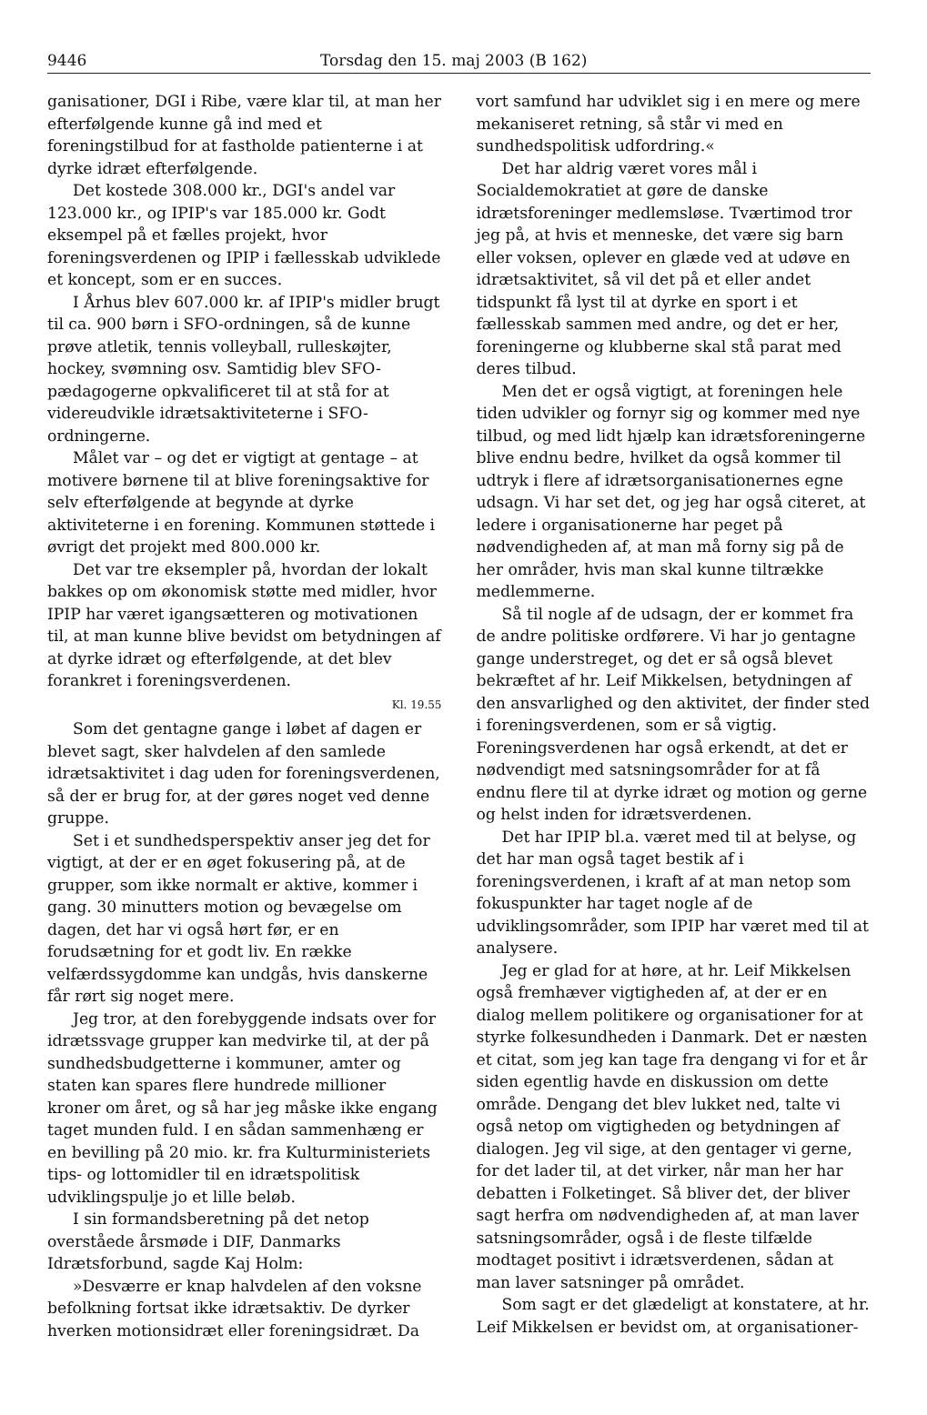9446 Torsdag den 15. maj 2003 (B 162)
ganisationer, DGI i Ribe, være klar til, at man her efterfølgende kunne gå ind med et foreningstilbud for at fastholde patienterne i at dyrke idræt efterfølgende.
Det kostede 308.000 kr., DGI's andel var 123.000 kr., og IPIP's var 185.000 kr. Godt eksempel på et fælles projekt, hvor foreningsverdenen og IPIP i fællesskab udviklede et koncept, som er en succes.
I Århus blev 607.000 kr. af IPIP's midler brugt til ca. 900 børn i SFO-ordningen, så de kunne prøve atletik, tennis volleyball, rulleskøjter, hockey, svømning osv. Samtidig blev SFO-pædagogerne opkvalificeret til at stå for at videreudvikle idrætsaktiviteterne i SFO-ordningerne.
Målet var – og det er vigtigt at gentage – at motivere børnene til at blive foreningsaktive for selv efterfølgende at begynde at dyrke aktiviteterne i en forening. Kommunen støttede i øvrigt det projekt med 800.000 kr.
Det var tre eksempler på, hvordan der lokalt bakkes op om økonomisk støtte med midler, hvor IPIP har været igangsætteren og motivationen til, at man kunne blive bevidst om betydningen af at dyrke idræt og efterfølgende, at det blev forankret i foreningsverdenen.
Kl. 19.55
Som det gentagne gange i løbet af dagen er blevet sagt, sker halvdelen af den samlede idrætsaktivitet i dag uden for foreningsverdenen, så der er brug for, at der gøres noget ved denne gruppe.
Set i et sundhedsperspektiv anser jeg det for vigtigt, at der er en øget fokusering på, at de grupper, som ikke normalt er aktive, kommer i gang. 30 minutters motion og bevægelse om dagen, det har vi også hørt før, er en forudsætning for et godt liv. En række velfærdssygdomme kan undgås, hvis danskerne får rørt sig noget mere.
Jeg tror, at den forebyggende indsats over for idrætssvage grupper kan medvirke til, at der på sundhedsbudgetterne i kommuner, amter og staten kan spares flere hundrede millioner kroner om året, og så har jeg måske ikke engang taget munden fuld. I en sådan sammenhæng er en bevilling på 20 mio. kr. fra Kulturministeriets tips- og lottomidler til en idrætspolitisk udviklingspulje jo et lille beløb.
I sin formandsberetning på det netop overståede årsmøde i DIF, Danmarks Idrætsforbund, sagde Kaj Holm:
»Desværre er knap halvdelen af den voksne befolkning fortsat ikke idrætsaktiv. De dyrker hverken motionsidræt eller foreningsidræt. Da
vort samfund har udviklet sig i en mere og mere mekaniseret retning, så står vi med en sundhedspolitisk udfordring.«
Det har aldrig været vores mål i Socialdemokratiet at gøre de danske idrætsforeninger medlemsløse. Tværtimod tror jeg på, at hvis et menneske, det være sig barn eller voksen, oplever en glæde ved at udøve en idrætsaktivitet, så vil det på et eller andet tidspunkt få lyst til at dyrke en sport i et fællesskab sammen med andre, og det er her, foreningerne og klubberne skal stå parat med deres tilbud.
Men det er også vigtigt, at foreningen hele tiden udvikler og fornyr sig og kommer med nye tilbud, og med lidt hjælp kan idrætsforeningerne blive endnu bedre, hvilket da også kommer til udtryk i flere af idrætsorganisationernes egne udsagn. Vi har set det, og jeg har også citeret, at ledere i organisationerne har peget på nødvendigheden af, at man må forny sig på de her områder, hvis man skal kunne tiltrække medlemmerne.
Så til nogle af de udsagn, der er kommet fra de andre politiske ordførere. Vi har jo gentagne gange understreget, og det er så også blevet bekræftet af hr. Leif Mikkelsen, betydningen af den ansvarlighed og den aktivitet, der finder sted i foreningsverdenen, som er så vigtig. Foreningsverdenen har også erkendt, at det er nødvendigt med satsningsområder for at få endnu flere til at dyrke idræt og motion og gerne og helst inden for idrætsverdenen.
Det har IPIP bl.a. været med til at belyse, og det har man også taget bestik af i foreningsverdenen, i kraft af at man netop som fokuspunkter har taget nogle af de udviklingsområder, som IPIP har været med til at analysere.
Jeg er glad for at høre, at hr. Leif Mikkelsen også fremhæver vigtigheden af, at der er en dialog mellem politikere og organisationer for at styrke folkesundheden i Danmark. Det er næsten et citat, som jeg kan tage fra dengang vi for et år siden egentlig havde en diskussion om dette område. Dengang det blev lukket ned, talte vi også netop om vigtigheden og betydningen af dialogen. Jeg vil sige, at den gentager vi gerne, for det lader til, at det virker, når man her har debatten i Folketinget. Så bliver det, der bliver sagt herfra om nødvendigheden af, at man laver satsningsområder, også i de fleste tilfælde modtaget positivt i idrætsverdenen, sådan at man laver satsninger på området.
Som sagt er det glædeligt at konstatere, at hr. Leif Mikkelsen er bevidst om, at organisationer-